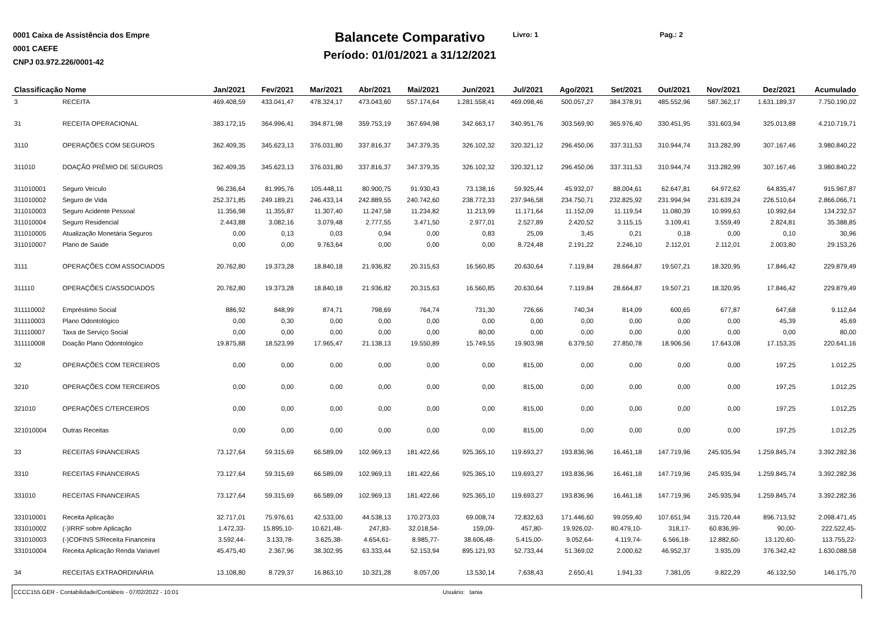0001 Caixa de Assistência dos Empre
0001 CAEFE
CNPJ 03.972.226/0001-42
Balancete Comparativo
Período: 01/01/2021 a 31/12/2021
Livro: 1 Pag.: 2
| Classificação Nome | | Jan/2021 | Fev/2021 | Mar/2021 | Abr/2021 | Mai/2021 | Jun/2021 | Jul/2021 | Ago/2021 | Set/2021 | Out/2021 | Nov/2021 | Dez/2021 | Acumulado |
| --- | --- | --- | --- | --- | --- | --- | --- | --- | --- | --- | --- | --- | --- | --- |
| 3 | RECEITA | 469.408,59 | 433.041,47 | 478.324,17 | 473.043,60 | 557.174,64 | 1.281.558,41 | 469.098,46 | 500.057,27 | 384.378,91 | 485.552,96 | 587.362,17 | 1.631.189,37 | 7.750.190,02 |
| 31 | RECEITA OPERACIONAL | 383.172,15 | 364.996,41 | 394.871,98 | 359.753,19 | 367.694,98 | 342.663,17 | 340.951,76 | 303.569,90 | 365.976,40 | 330.451,95 | 331.603,94 | 325.013,88 | 4.210.719,71 |
| 3110 | OPERAÇÕES COM SEGUROS | 362.409,35 | 345.623,13 | 376.031,80 | 337.816,37 | 347.379,35 | 326.102,32 | 320.321,12 | 296.450,06 | 337.311,53 | 310.944,74 | 313.282,99 | 307.167,46 | 3.980.840,22 |
| 311010 | DOAÇÃO PRÊMIO DE SEGUROS | 362.409,35 | 345.623,13 | 376.031,80 | 337.816,37 | 347.379,35 | 326.102,32 | 320.321,12 | 296.450,06 | 337.311,53 | 310.944,74 | 313.282,99 | 307.167,46 | 3.980.840,22 |
| 311010001 | Seguro Veículo | 96.236,64 | 81.995,76 | 105.448,11 | 80.900,75 | 91.930,43 | 73.138,16 | 59.925,44 | 45.932,07 | 88.004,61 | 62.647,81 | 64.972,62 | 64.835,47 | 915.967,87 |
| 311010002 | Seguro de Vida | 252.371,85 | 249.189,21 | 246.433,14 | 242.889,55 | 240.742,60 | 238.772,33 | 237.946,58 | 234.750,71 | 232.825,92 | 231.994,94 | 231.639,24 | 226.510,64 | 2.866.066,71 |
| 311010003 | Seguro Acidente Pessoal | 11.356,98 | 11.355,87 | 11.307,40 | 11.247,58 | 11.234,82 | 11.213,99 | 11.171,64 | 11.152,09 | 11.119,54 | 11.080,39 | 10.999,63 | 10.992,64 | 134.232,57 |
| 311010004 | Seguro Residencial | 2.443,88 | 3.082,16 | 3.079,48 | 2.777,55 | 3.471,50 | 2.977,01 | 2.527,89 | 2.420,52 | 3.115,15 | 3.109,41 | 3.559,49 | 2.824,81 | 35.388,85 |
| 311010005 | Atualização Monetária Seguros | 0,00 | 0,13 | 0,03 | 0,94 | 0,00 | 0,83 | 25,09 | 3,45 | 0,21 | 0,18 | 0,00 | 0,10 | 30,96 |
| 311010007 | Plano de Saúde | 0,00 | 0,00 | 9.763,64 | 0,00 | 0,00 | 0,00 | 8.724,48 | 2.191,22 | 2.246,10 | 2.112,01 | 2.112,01 | 2.003,80 | 29.153,26 |
| 3111 | OPERAÇÕES COM ASSOCIADOS | 20.762,80 | 19.373,28 | 18.840,18 | 21.936,82 | 20.315,63 | 16.560,85 | 20.630,64 | 7.119,84 | 28.664,87 | 19.507,21 | 18.320,95 | 17.846,42 | 229.879,49 |
| 311110 | OPERAÇÕES C/ASSOCIADOS | 20.762,80 | 19.373,28 | 18.840,18 | 21.936,82 | 20.315,63 | 16.560,85 | 20.630,64 | 7.119,84 | 28.664,87 | 19.507,21 | 18.320,95 | 17.846,42 | 229.879,49 |
| 311110002 | Empréstimo Social | 886,92 | 848,99 | 874,71 | 798,69 | 764,74 | 731,30 | 726,66 | 740,34 | 814,09 | 600,65 | 677,87 | 647,68 | 9.112,64 |
| 311110003 | Plano Odontológico | 0,00 | 0,30 | 0,00 | 0,00 | 0,00 | 0,00 | 0,00 | 0,00 | 0,00 | 0,00 | 0,00 | 45,39 | 45,69 |
| 311110007 | Taxa de Serviço Social | 0,00 | 0,00 | 0,00 | 0,00 | 0,00 | 80,00 | 0,00 | 0,00 | 0,00 | 0,00 | 0,00 | 0,00 | 80,00 |
| 311110008 | Doação Plano Odontológico | 19.875,88 | 18.523,99 | 17.965,47 | 21.138,13 | 19.550,89 | 15.749,55 | 19.903,98 | 6.379,50 | 27.850,78 | 18.906,56 | 17.643,08 | 17.153,35 | 220.641,16 |
| 32 | OPERAÇÕES COM TERCEIROS | 0,00 | 0,00 | 0,00 | 0,00 | 0,00 | 0,00 | 815,00 | 0,00 | 0,00 | 0,00 | 0,00 | 197,25 | 1.012,25 |
| 3210 | OPERAÇÕES COM TERCEIROS | 0,00 | 0,00 | 0,00 | 0,00 | 0,00 | 0,00 | 815,00 | 0,00 | 0,00 | 0,00 | 0,00 | 197,25 | 1.012,25 |
| 321010 | OPERAÇÕES C/TERCEIROS | 0,00 | 0,00 | 0,00 | 0,00 | 0,00 | 0,00 | 815,00 | 0,00 | 0,00 | 0,00 | 0,00 | 197,25 | 1.012,25 |
| 321010004 | Outras Receitas | 0,00 | 0,00 | 0,00 | 0,00 | 0,00 | 0,00 | 815,00 | 0,00 | 0,00 | 0,00 | 0,00 | 197,25 | 1.012,25 |
| 33 | RECEITAS FINANCEIRAS | 73.127,64 | 59.315,69 | 66.589,09 | 102.969,13 | 181.422,66 | 925.365,10 | 119.693,27 | 193.836,96 | 16.461,18 | 147.719,96 | 245.935,94 | 1.259.845,74 | 3.392.282,36 |
| 3310 | RECEITAS FINANCEIRAS | 73.127,64 | 59.315,69 | 66.589,09 | 102.969,13 | 181.422,66 | 925.365,10 | 119.693,27 | 193.836,96 | 16.461,18 | 147.719,96 | 245.935,94 | 1.259.845,74 | 3.392.282,36 |
| 331010 | RECEITAS FINANCEIRAS | 73.127,64 | 59.315,69 | 66.589,09 | 102.969,13 | 181.422,66 | 925.365,10 | 119.693,27 | 193.836,96 | 16.461,18 | 147.719,96 | 245.935,94 | 1.259.845,74 | 3.392.282,36 |
| 331010001 | Receita Aplicação | 32.717,01 | 75.976,61 | 42.533,00 | 44.538,13 | 170.273,03 | 69.008,74 | 72.832,63 | 171.446,60 | 99.059,40 | 107.651,94 | 315.720,44 | 896.713,92 | 2.098.471,45 |
| 331010002 | (-)IRRF sobre Aplicação | 1.472,33- | 15.895,10- | 10.621,48- | 247,83- | 32.018,54- | 159,09- | 457,80- | 19.926,02- | 80.479,10- | 318,17- | 60.836,99- | 90,00- | 222.522,45- |
| 331010003 | (-)COFINS S/Receita Financeira | 3.592,44- | 3.133,78- | 3.625,38- | 4.654,61- | 8.985,77- | 38.606,48- | 5.415,00- | 9.052,64- | 4.119,74- | 6.566,18- | 12.882,60- | 13.120,60- | 113.755,22- |
| 331010004 | Receita Aplicação Renda Variavel | 45.475,40 | 2.367,96 | 38.302,95 | 63.333,44 | 52.153,94 | 895.121,93 | 52.733,44 | 51.369,02 | 2.000,62 | 46.952,37 | 3.935,09 | 376.342,42 | 1.630.088,58 |
| 34 | RECEITAS EXTRAORDINÁRIA | 13.108,80 | 8.729,37 | 16.863,10 | 10.321,28 | 8.057,00 | 13.530,14 | 7.638,43 | 2.650,41 | 1.941,33 | 7.381,05 | 9.822,29 | 46.132,50 | 146.175,70 |
CCCC155.GER - Contabilidade/Contábeis - 07/02/2022 - 10:01 Usuário: tania